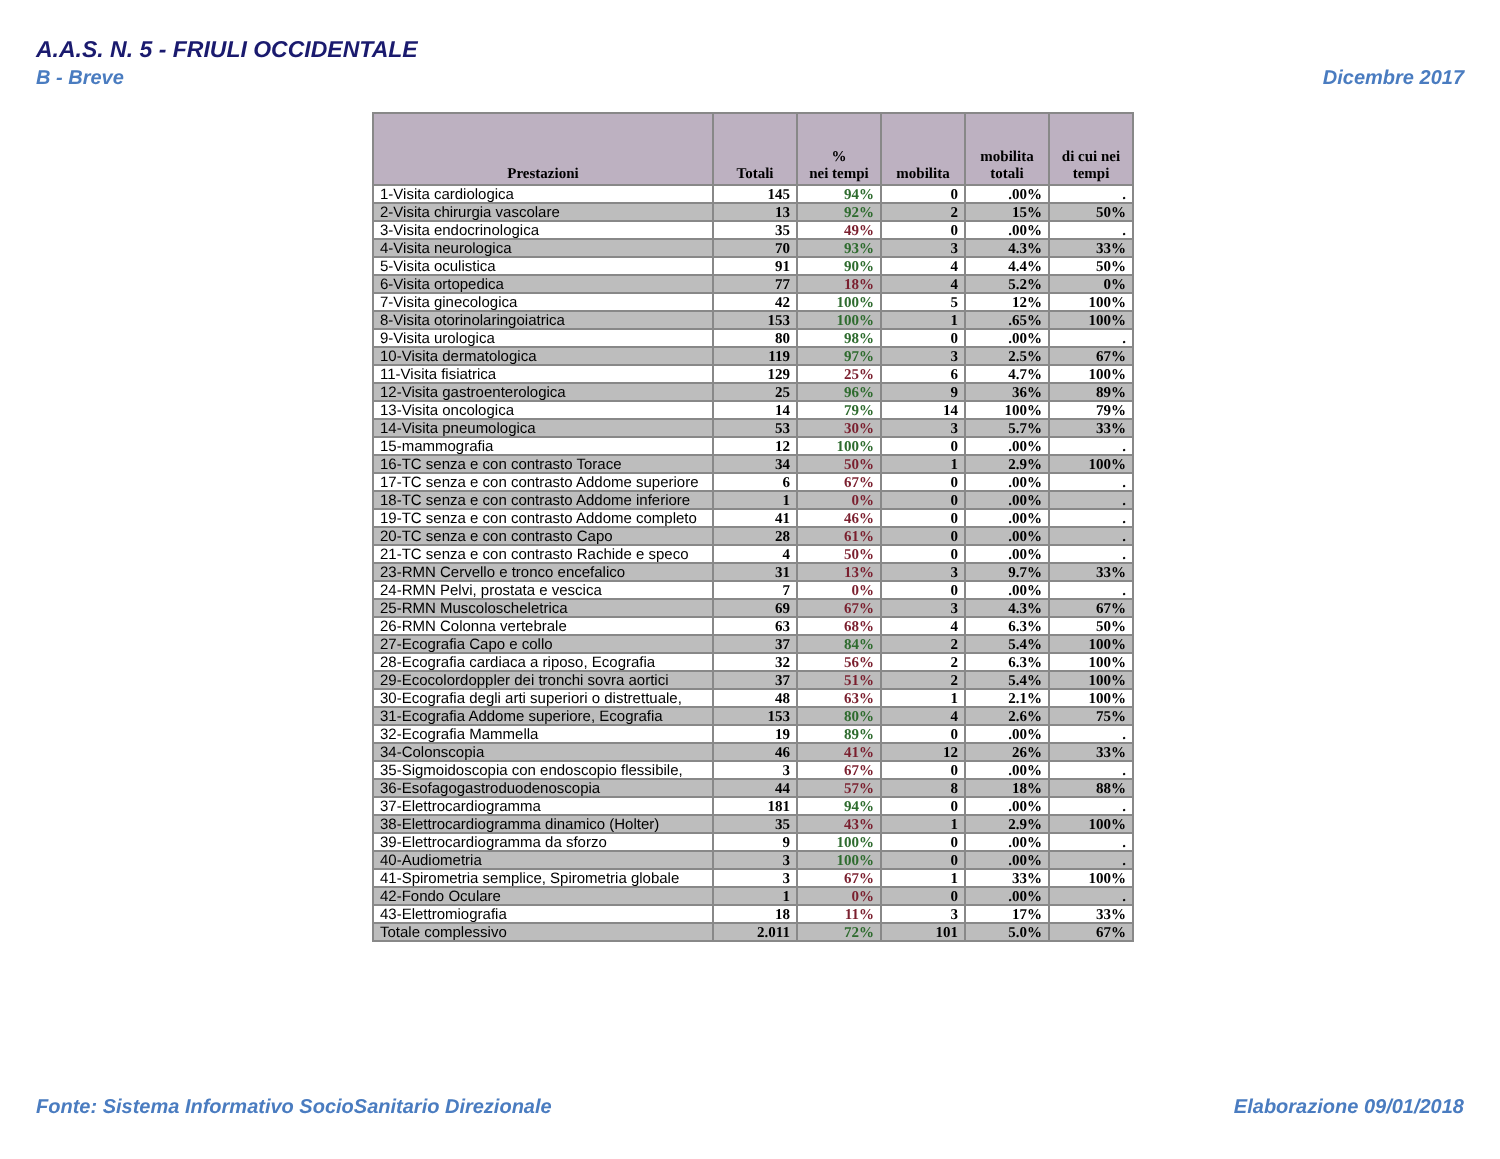A.A.S. N. 5 - FRIULI OCCIDENTALE
B - Breve Dicembre 2017
| Prestazioni | Totali | % nei tempi | mobilita | mobilita totali | di cui nei tempi |
| --- | --- | --- | --- | --- | --- |
| 1-Visita cardiologica | 145 | 94% | 0 | .00% | . |
| 2-Visita chirurgia vascolare | 13 | 92% | 2 | 15% | 50% |
| 3-Visita endocrinologica | 35 | 49% | 0 | .00% | . |
| 4-Visita neurologica | 70 | 93% | 3 | 4.3% | 33% |
| 5-Visita oculistica | 91 | 90% | 4 | 4.4% | 50% |
| 6-Visita ortopedica | 77 | 18% | 4 | 5.2% | 0% |
| 7-Visita ginecologica | 42 | 100% | 5 | 12% | 100% |
| 8-Visita otorinolaringoiatrica | 153 | 100% | 1 | .65% | 100% |
| 9-Visita urologica | 80 | 98% | 0 | .00% | . |
| 10-Visita dermatologica | 119 | 97% | 3 | 2.5% | 67% |
| 11-Visita fisiatrica | 129 | 25% | 6 | 4.7% | 100% |
| 12-Visita gastroenterologica | 25 | 96% | 9 | 36% | 89% |
| 13-Visita oncologica | 14 | 79% | 14 | 100% | 79% |
| 14-Visita pneumologica | 53 | 30% | 3 | 5.7% | 33% |
| 15-mammografia | 12 | 100% | 0 | .00% | . |
| 16-TC senza e con contrasto Torace | 34 | 50% | 1 | 2.9% | 100% |
| 17-TC senza e con contrasto Addome superiore | 6 | 67% | 0 | .00% | . |
| 18-TC senza e con contrasto Addome inferiore | 1 | 0% | 0 | .00% | . |
| 19-TC senza e con contrasto Addome completo | 41 | 46% | 0 | .00% | . |
| 20-TC senza e con contrasto Capo | 28 | 61% | 0 | .00% | . |
| 21-TC senza e con contrasto Rachide e speco | 4 | 50% | 0 | .00% | . |
| 23-RMN Cervello e tronco encefalico | 31 | 13% | 3 | 9.7% | 33% |
| 24-RMN Pelvi, prostata e vescica | 7 | 0% | 0 | .00% | . |
| 25-RMN Muscoloscheletrica | 69 | 67% | 3 | 4.3% | 67% |
| 26-RMN Colonna vertebrale | 63 | 68% | 4 | 6.3% | 50% |
| 27-Ecografia Capo e collo | 37 | 84% | 2 | 5.4% | 100% |
| 28-Ecografia cardiaca a riposo, Ecografia | 32 | 56% | 2 | 6.3% | 100% |
| 29-Ecocolordoppler dei tronchi sovra aortici | 37 | 51% | 2 | 5.4% | 100% |
| 30-Ecografia degli arti superiori o distrettuale, | 48 | 63% | 1 | 2.1% | 100% |
| 31-Ecografia Addome superiore, Ecografia | 153 | 80% | 4 | 2.6% | 75% |
| 32-Ecografia Mammella | 19 | 89% | 0 | .00% | . |
| 34-Colonscopia | 46 | 41% | 12 | 26% | 33% |
| 35-Sigmoidoscopia con endoscopio flessibile, | 3 | 67% | 0 | .00% | . |
| 36-Esofagogastroduodenoscopia | 44 | 57% | 8 | 18% | 88% |
| 37-Elettrocardiogramma | 181 | 94% | 0 | .00% | . |
| 38-Elettrocardiogramma dinamico (Holter) | 35 | 43% | 1 | 2.9% | 100% |
| 39-Elettrocardiogramma da sforzo | 9 | 100% | 0 | .00% | . |
| 40-Audiometria | 3 | 100% | 0 | .00% | . |
| 41-Spirometria semplice, Spirometria globale | 3 | 67% | 1 | 33% | 100% |
| 42-Fondo Oculare | 1 | 0% | 0 | .00% | . |
| 43-Elettromiografia | 18 | 11% | 3 | 17% | 33% |
| Totale complessivo | 2.011 | 72% | 101 | 5.0% | 67% |
Fonte: Sistema Informativo SocioSanitario Direzionale
Elaborazione 09/01/2018